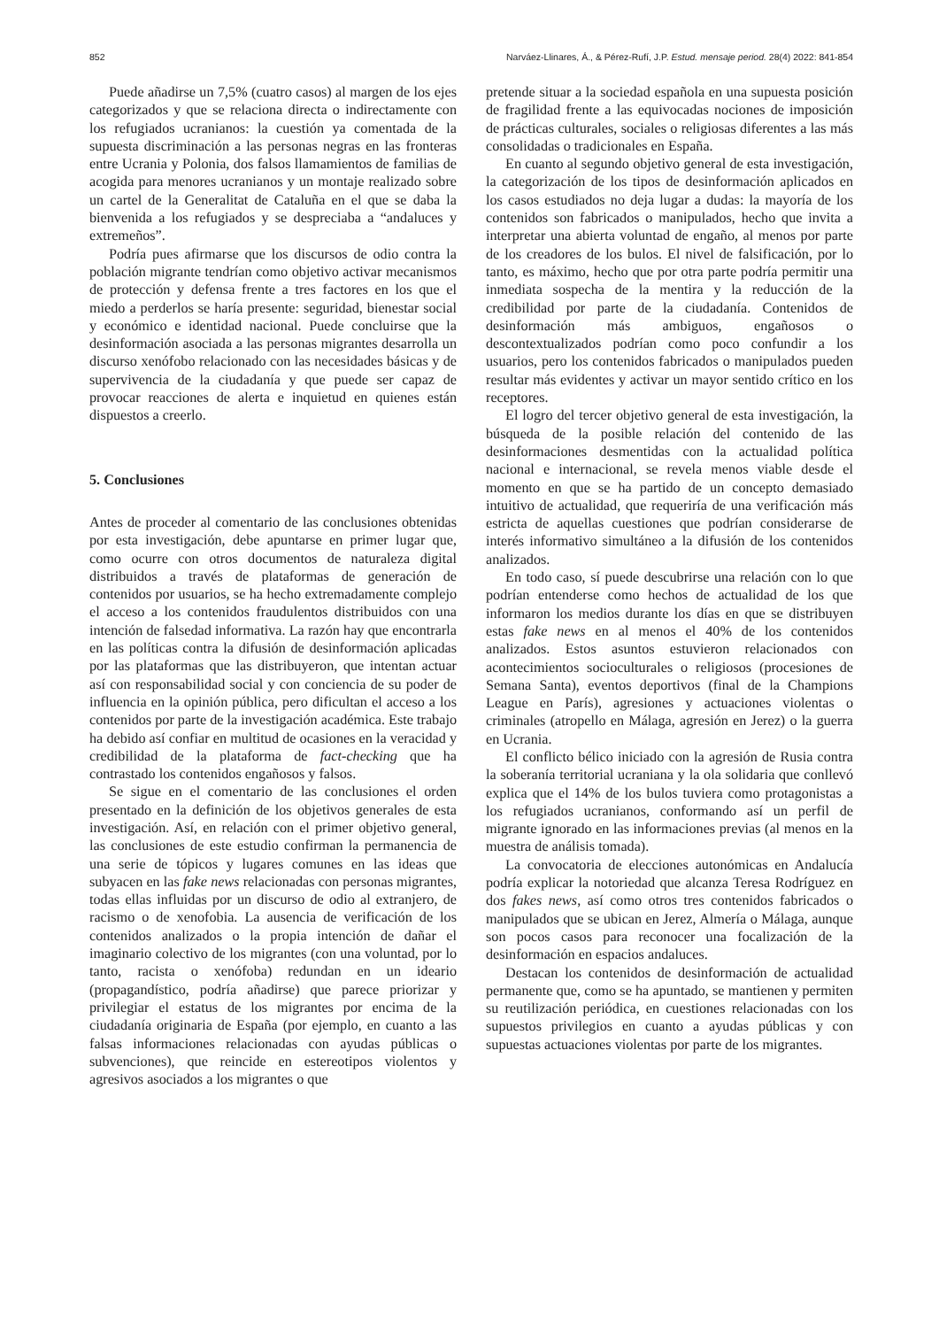852 Narváez-Llinares, Á., & Pérez-Rufí, J.P. Estud. mensaje period. 28(4) 2022: 841-854
Puede añadirse un 7,5% (cuatro casos) al margen de los ejes categorizados y que se relaciona directa o indirectamente con los refugiados ucranianos: la cuestión ya comentada de la supuesta discriminación a las personas negras en las fronteras entre Ucrania y Polonia, dos falsos llamamientos de familias de acogida para menores ucranianos y un montaje realizado sobre un cartel de la Generalitat de Cataluña en el que se daba la bienvenida a los refugiados y se despreciaba a “andaluces y extremeños”.
Podría pues afirmarse que los discursos de odio contra la población migrante tendrían como objetivo activar mecanismos de protección y defensa frente a tres factores en los que el miedo a perderlos se haría presente: seguridad, bienestar social y económico e identidad nacional. Puede concluirse que la desinformación asociada a las personas migrantes desarrolla un discurso xenófobo relacionado con las necesidades básicas y de supervivencia de la ciudadanía y que puede ser capaz de provocar reacciones de alerta e inquietud en quienes están dispuestos a creerlo.
5. Conclusiones
Antes de proceder al comentario de las conclusiones obtenidas por esta investigación, debe apuntarse en primer lugar que, como ocurre con otros documentos de naturaleza digital distribuidos a través de plataformas de generación de contenidos por usuarios, se ha hecho extremadamente complejo el acceso a los contenidos fraudulentos distribuidos con una intención de falsedad informativa. La razón hay que encontrarla en las políticas contra la difusión de desinformación aplicadas por las plataformas que las distribuyeron, que intentan actuar así con responsabilidad social y con conciencia de su poder de influencia en la opinión pública, pero dificultan el acceso a los contenidos por parte de la investigación académica. Este trabajo ha debido así confiar en multitud de ocasiones en la veracidad y credibilidad de la plataforma de fact-checking que ha contrastado los contenidos engañosos y falsos.
Se sigue en el comentario de las conclusiones el orden presentado en la definición de los objetivos generales de esta investigación. Así, en relación con el primer objetivo general, las conclusiones de este estudio confirman la permanencia de una serie de tópicos y lugares comunes en las ideas que subyacen en las fake news relacionadas con personas migrantes, todas ellas influidas por un discurso de odio al extranjero, de racismo o de xenofobia. La ausencia de verificación de los contenidos analizados o la propia intención de dañar el imaginario colectivo de los migrantes (con una voluntad, por lo tanto, racista o xenófoba) redundan en un ideario (propagandístico, podría añadirse) que parece priorizar y privilegiar el estatus de los migrantes por encima de la ciudadanía originaria de España (por ejemplo, en cuanto a las falsas informaciones relacionadas con ayudas públicas o subvenciones), que reincide en estereotipos violentos y agresivos asociados a los migrantes o que
pretende situar a la sociedad española en una supuesta posición de fragilidad frente a las equivocadas nociones de imposición de prácticas culturales, sociales o religiosas diferentes a las más consolidadas o tradicionales en España.
En cuanto al segundo objetivo general de esta investigación, la categorización de los tipos de desinformación aplicados en los casos estudiados no deja lugar a dudas: la mayoría de los contenidos son fabricados o manipulados, hecho que invita a interpretar una abierta voluntad de engaño, al menos por parte de los creadores de los bulos. El nivel de falsificación, por lo tanto, es máximo, hecho que por otra parte podría permitir una inmediata sospecha de la mentira y la reducción de la credibilidad por parte de la ciudadanía. Contenidos de desinformación más ambiguos, engañosos o descontextualizados podrían como poco confundir a los usuarios, pero los contenidos fabricados o manipulados pueden resultar más evidentes y activar un mayor sentido crítico en los receptores.
El logro del tercer objetivo general de esta investigación, la búsqueda de la posible relación del contenido de las desinformaciones desmentidas con la actualidad política nacional e internacional, se revela menos viable desde el momento en que se ha partido de un concepto demasiado intuitivo de actualidad, que requeriría de una verificación más estricta de aquellas cuestiones que podrían considerarse de interés informativo simultáneo a la difusión de los contenidos analizados.
En todo caso, sí puede descubrirse una relación con lo que podrían entenderse como hechos de actualidad de los que informaron los medios durante los días en que se distribuyen estas fake news en al menos el 40% de los contenidos analizados. Estos asuntos estuvieron relacionados con acontecimientos socioculturales o religiosos (procesiones de Semana Santa), eventos deportivos (final de la Champions League en París), agresiones y actuaciones violentas o criminales (atropello en Málaga, agresión en Jerez) o la guerra en Ucrania.
El conflicto bélico iniciado con la agresión de Rusia contra la soberanía territorial ucraniana y la ola solidaria que conllevó explica que el 14% de los bulos tuviera como protagonistas a los refugiados ucranianos, conformando así un perfil de migrante ignorado en las informaciones previas (al menos en la muestra de análisis tomada).
La convocatoria de elecciones autonómicas en Andalucía podría explicar la notoriedad que alcanza Teresa Rodríguez en dos fakes news, así como otros tres contenidos fabricados o manipulados que se ubican en Jerez, Almería o Málaga, aunque son pocos casos para reconocer una focalización de la desinformación en espacios andaluces.
Destacan los contenidos de desinformación de actualidad permanente que, como se ha apuntado, se mantienen y permiten su reutilización periódica, en cuestiones relacionadas con los supuestos privilegios en cuanto a ayudas públicas y con supuestas actuaciones violentas por parte de los migrantes.